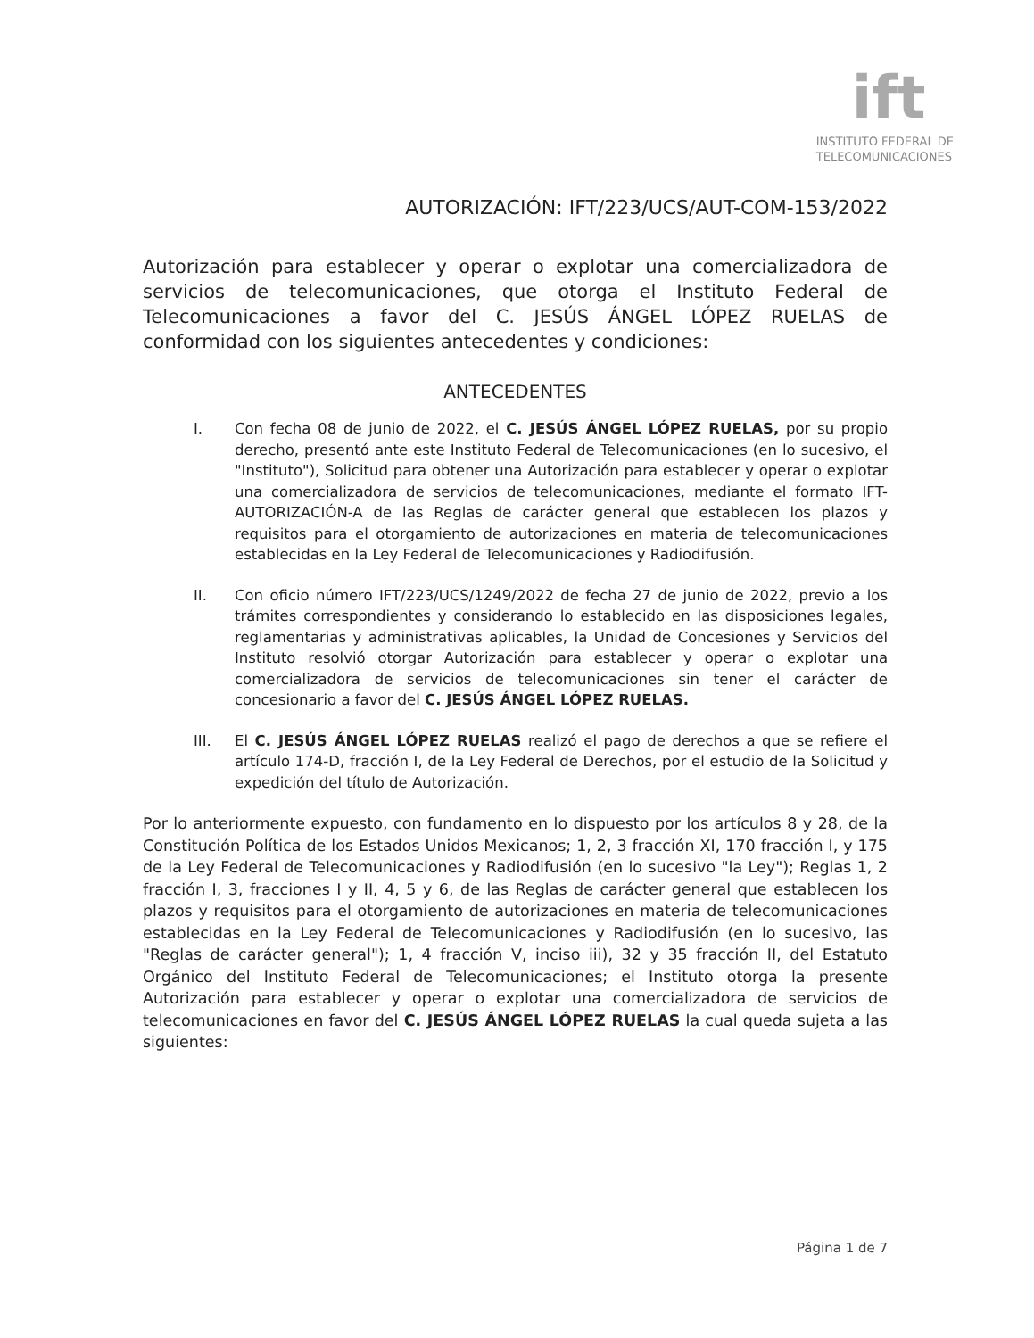ift
INSTITUTO FEDERAL DE
TELECOMUNICACIONES
AUTORIZACIÓN: IFT/223/UCS/AUT-COM-153/2022
Autorización para establecer y operar o explotar una comercializadora de servicios de telecomunicaciones, que otorga el Instituto Federal de Telecomunicaciones a favor del C. JESÚS ÁNGEL LÓPEZ RUELAS de conformidad con los siguientes antecedentes y condiciones:
ANTECEDENTES
I. Con fecha 08 de junio de 2022, el C. JESÚS ÁNGEL LÓPEZ RUELAS, por su propio derecho, presentó ante este Instituto Federal de Telecomunicaciones (en lo sucesivo, el "Instituto"), Solicitud para obtener una Autorización para establecer y operar o explotar una comercializadora de servicios de telecomunicaciones, mediante el formato IFT-AUTORIZACIÓN-A de las Reglas de carácter general que establecen los plazos y requisitos para el otorgamiento de autorizaciones en materia de telecomunicaciones establecidas en la Ley Federal de Telecomunicaciones y Radiodifusión.
II. Con oficio número IFT/223/UCS/1249/2022 de fecha 27 de junio de 2022, previo a los trámites correspondientes y considerando lo establecido en las disposiciones legales, reglamentarias y administrativas aplicables, la Unidad de Concesiones y Servicios del Instituto resolvió otorgar Autorización para establecer y operar o explotar una comercializadora de servicios de telecomunicaciones sin tener el carácter de concesionario a favor del C. JESÚS ÁNGEL LÓPEZ RUELAS.
III. El C. JESÚS ÁNGEL LÓPEZ RUELAS realizó el pago de derechos a que se refiere el artículo 174-D, fracción I, de la Ley Federal de Derechos, por el estudio de la Solicitud y expedición del título de Autorización.
Por lo anteriormente expuesto, con fundamento en lo dispuesto por los artículos 8 y 28, de la Constitución Política de los Estados Unidos Mexicanos; 1, 2, 3 fracción XI, 170 fracción I, y 175 de la Ley Federal de Telecomunicaciones y Radiodifusión (en lo sucesivo "la Ley"); Reglas 1, 2 fracción I, 3, fracciones I y II, 4, 5 y 6, de las Reglas de carácter general que establecen los plazos y requisitos para el otorgamiento de autorizaciones en materia de telecomunicaciones establecidas en la Ley Federal de Telecomunicaciones y Radiodifusión (en lo sucesivo, las "Reglas de carácter general"); 1, 4 fracción V, inciso iii), 32 y 35 fracción II, del Estatuto Orgánico del Instituto Federal de Telecomunicaciones; el Instituto otorga la presente Autorización para establecer y operar o explotar una comercializadora de servicios de telecomunicaciones en favor del C. JESÚS ÁNGEL LÓPEZ RUELAS la cual queda sujeta a las siguientes:
Página 1 de 7